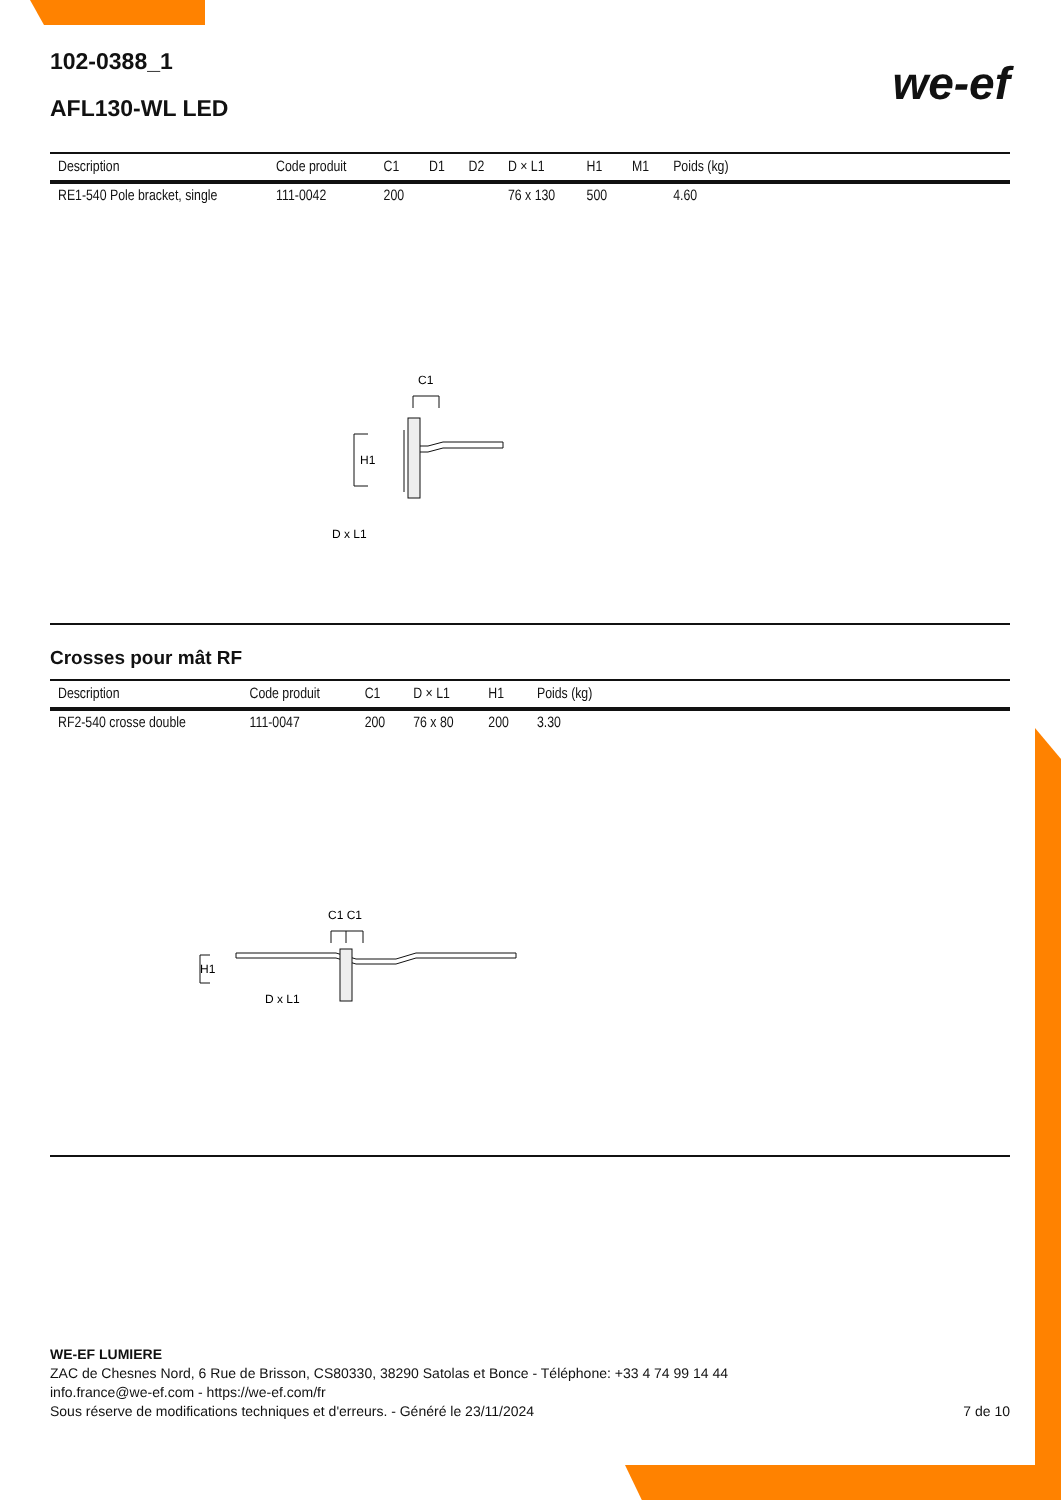102-0388_1
AFL130-WL LED
we-ef
| Description | Code produit | C1 | D1 | D2 | D × L1 | H1 | M1 | Poids (kg) | |
| --- | --- | --- | --- | --- | --- | --- | --- | --- | --- |
| RE1-540 Pole bracket, single | 111-0042 | 200 | | | 76 x 130 | 500 | | 4.60 | |
C1
H1
D x L1
Crosses pour mât RF
| Description | Code produit | C1 | D × L1 | H1 | Poids (kg) | |
| --- | --- | --- | --- | --- | --- | --- |
| RF2-540 crosse double | 111-0047 | 200 | 76 x 80 | 200 | 3.30 | |
C1 C1
H1
D x L1
WE-EF LUMIERE
ZAC de Chesnes Nord, 6 Rue de Brisson, CS80330, 38290 Satolas et Bonce - Téléphone: +33 4 74 99 14 44
info.france@we-ef.com - https://we-ef.com/fr
Sous réserve de modifications techniques et d'erreurs. - Généré le 23/11/2024 7 de 10